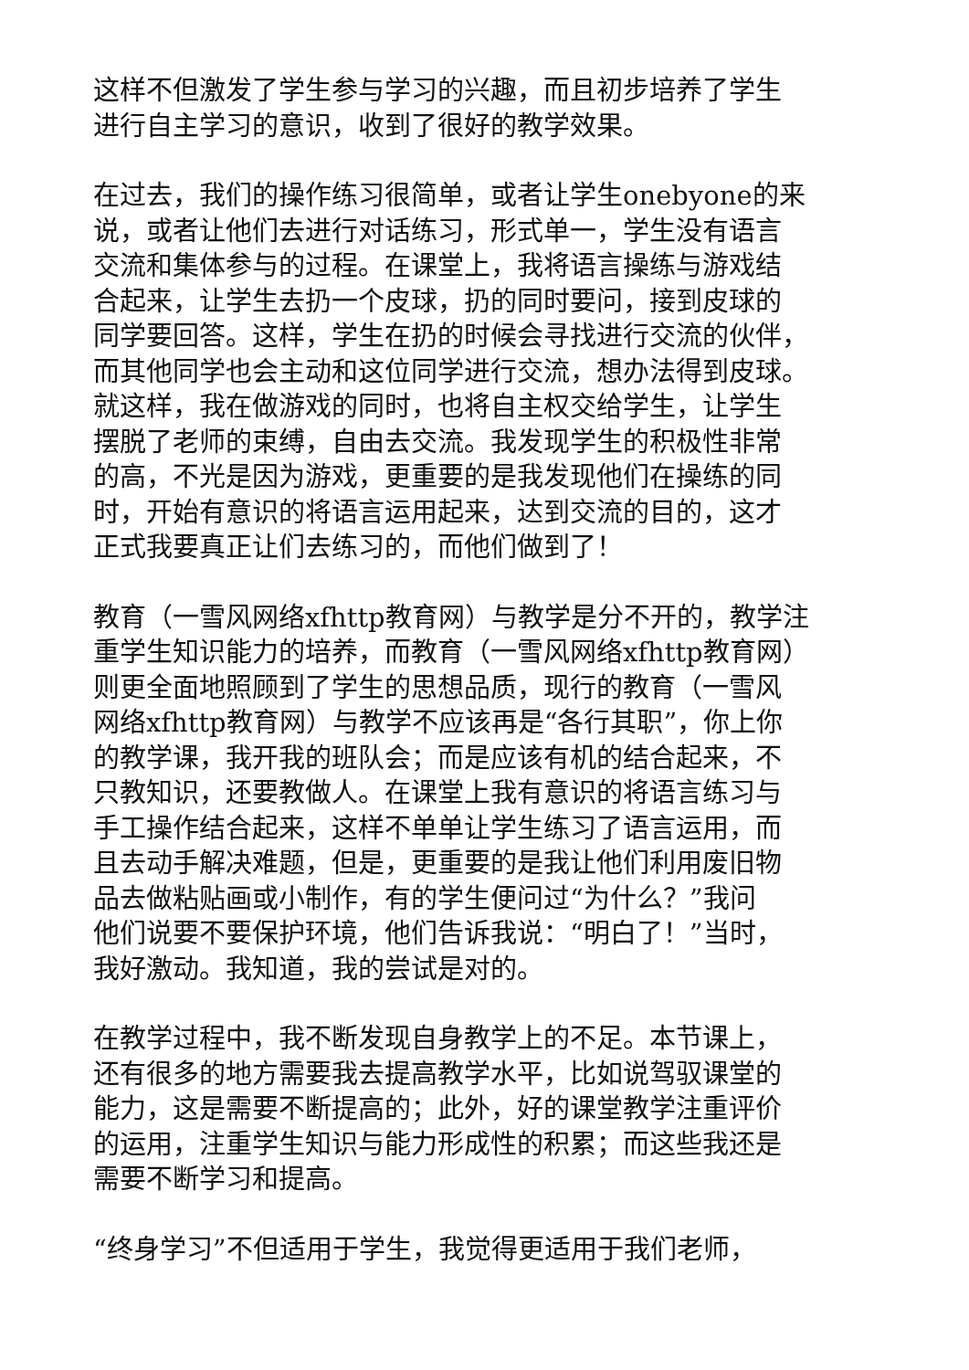这样不但激发了学生参与学习的兴趣，而且初步培养了学生
进行自主学习的意识，收到了很好的教学效果。
在过去，我们的操作练习很简单，或者让学生onebyone的来
说，或者让他们去进行对话练习，形式单一，学生没有语言
交流和集体参与的过程。在课堂上，我将语言操练与游戏结
合起来，让学生去扔一个皮球，扔的同时要问，接到皮球的
同学要回答。这样，学生在扔的时候会寻找进行交流的伙伴，
而其他同学也会主动和这位同学进行交流，想办法得到皮球。
就这样，我在做游戏的同时，也将自主权交给学生，让学生
摆脱了老师的束缚，自由去交流。我发现学生的积极性非常
的高，不光是因为游戏，更重要的是我发现他们在操练的同
时，开始有意识的将语言运用起来，达到交流的目的，这才
正式我要真正让们去练习的，而他们做到了！
教育（一雪风网络xfhttp教育网）与教学是分不开的，教学注
重学生知识能力的培养，而教育（一雪风网络xfhttp教育网）
则更全面地照顾到了学生的思想品质，现行的教育（一雪风
网络xfhttp教育网）与教学不应该再是“各行其职”，你上你
的教学课，我开我的班队会；而是应该有机的结合起来，不
只教知识，还要教做人。在课堂上我有意识的将语言练习与
手工操作结合起来，这样不单单让学生练习了语言运用，而
且去动手解决难题，但是，更重要的是我让他们利用废旧物
品去做粘贴画或小制作，有的学生便问过“为什么？”我问
他们说要不要保护环境，他们告诉我说：“明白了！”当时，
我好激动。我知道，我的尝试是对的。
在教学过程中，我不断发现自身教学上的不足。本节课上，
还有很多的地方需要我去提高教学水平，比如说驾驭课堂的
能力，这是需要不断提高的；此外，好的课堂教学注重评价
的运用，注重学生知识与能力形成性的积累；而这些我还是
需要不断学习和提高。
“终身学习”不但适用于学生，我觉得更适用于我们老师，